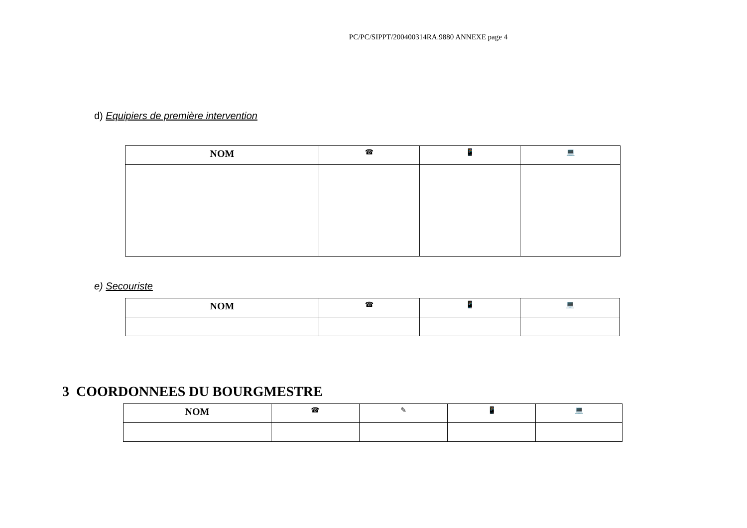PC/PC/SIPPT/200400314RA.9880 ANNEXE page 4
d) Equipiers de première intervention
| NOM | ☎ | 📱 | 💻 |
| --- | --- | --- | --- |
e) Secouriste
| NOM | ☎ | 📱 | 💻 |
| --- | --- | --- | --- |
3 COORDONNEES DU BOURGMESTRE
| NOM | ☎ | ✎ | 📱 | 💻 |
| --- | --- | --- | --- | --- |